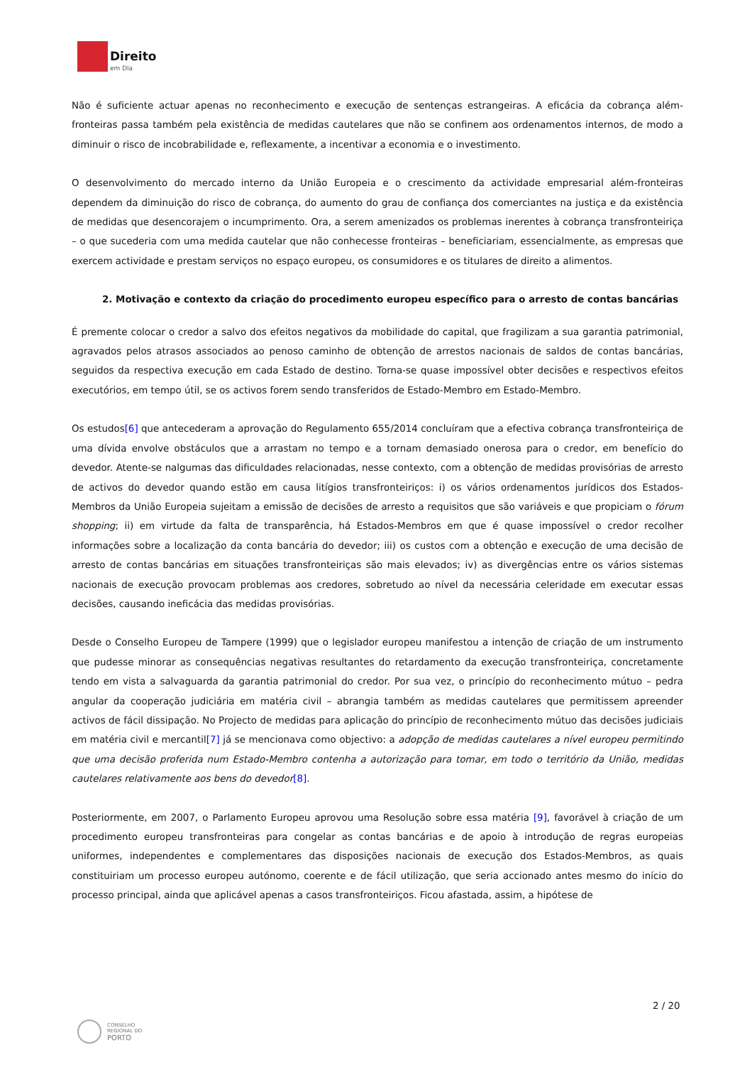Direito
em Dia
Não é suficiente actuar apenas no reconhecimento e execução de sentenças estrangeiras. A eficácia da cobrança além-fronteiras passa também pela existência de medidas cautelares que não se confinem aos ordenamentos internos, de modo a diminuir o risco de incobrabilidade e, reflexamente, a incentivar a economia e o investimento.
O desenvolvimento do mercado interno da União Europeia e o crescimento da actividade empresarial além-fronteiras dependem da diminuição do risco de cobrança, do aumento do grau de confiança dos comerciantes na justiça e da existência de medidas que desencorajem o incumprimento. Ora, a serem amenizados os problemas inerentes à cobrança transfronteiriça – o que sucederia com uma medida cautelar que não conhecesse fronteiras – beneficiariam, essencialmente, as empresas que exercem actividade e prestam serviços no espaço europeu, os consumidores e os titulares de direito a alimentos.
2. Motivação e contexto da criação do procedimento europeu específico para o arresto de contas bancárias
É premente colocar o credor a salvo dos efeitos negativos da mobilidade do capital, que fragilizam a sua garantia patrimonial, agravados pelos atrasos associados ao penoso caminho de obtenção de arrestos nacionais de saldos de contas bancárias, seguidos da respectiva execução em cada Estado de destino. Torna-se quase impossível obter decisões e respectivos efeitos executórios, em tempo útil, se os activos forem sendo transferidos de Estado-Membro em Estado-Membro.
Os estudos[6] que antecederam a aprovação do Regulamento 655/2014 concluíram que a efectiva cobrança transfronteiriça de uma dívida envolve obstáculos que a arrastam no tempo e a tornam demasiado onerosa para o credor, em benefício do devedor. Atente-se nalgumas das dificuldades relacionadas, nesse contexto, com a obtenção de medidas provisórias de arresto de activos do devedor quando estão em causa litígios transfronteiriços: i) os vários ordenamentos jurídicos dos Estados-Membros da União Europeia sujeitam a emissão de decisões de arresto a requisitos que são variáveis e que propiciam o fórum shopping; ii) em virtude da falta de transparência, há Estados-Membros em que é quase impossível o credor recolher informações sobre a localização da conta bancária do devedor; iii) os custos com a obtenção e execução de uma decisão de arresto de contas bancárias em situações transfronteiriças são mais elevados; iv) as divergências entre os vários sistemas nacionais de execução provocam problemas aos credores, sobretudo ao nível da necessária celeridade em executar essas decisões, causando ineficácia das medidas provisórias.
Desde o Conselho Europeu de Tampere (1999) que o legislador europeu manifestou a intenção de criação de um instrumento que pudesse minorar as consequências negativas resultantes do retardamento da execução transfronteiriça, concretamente tendo em vista a salvaguarda da garantia patrimonial do credor. Por sua vez, o princípio do reconhecimento mútuo – pedra angular da cooperação judiciária em matéria civil – abrangia também as medidas cautelares que permitissem apreender activos de fácil dissipação. No Projecto de medidas para aplicação do princípio de reconhecimento mútuo das decisões judiciais em matéria civil e mercantil[7] já se mencionava como objectivo: a adopção de medidas cautelares a nível europeu permitindo que uma decisão proferida num Estado-Membro contenha a autorização para tomar, em todo o território da União, medidas cautelares relativamente aos bens do devedor[8].
Posteriormente, em 2007, o Parlamento Europeu aprovou uma Resolução sobre essa matéria [9], favorável à criação de um procedimento europeu transfronteiras para congelar as contas bancárias e de apoio à introdução de regras europeias uniformes, independentes e complementares das disposições nacionais de execução dos Estados-Membros, as quais constituiriam um processo europeu autónomo, coerente e de fácil utilização, que seria accionado antes mesmo do início do processo principal, ainda que aplicável apenas a casos transfronteiriços. Ficou afastada, assim, a hipótese de
2 / 20
CONSELHO
REGIONAL DO
PORTO